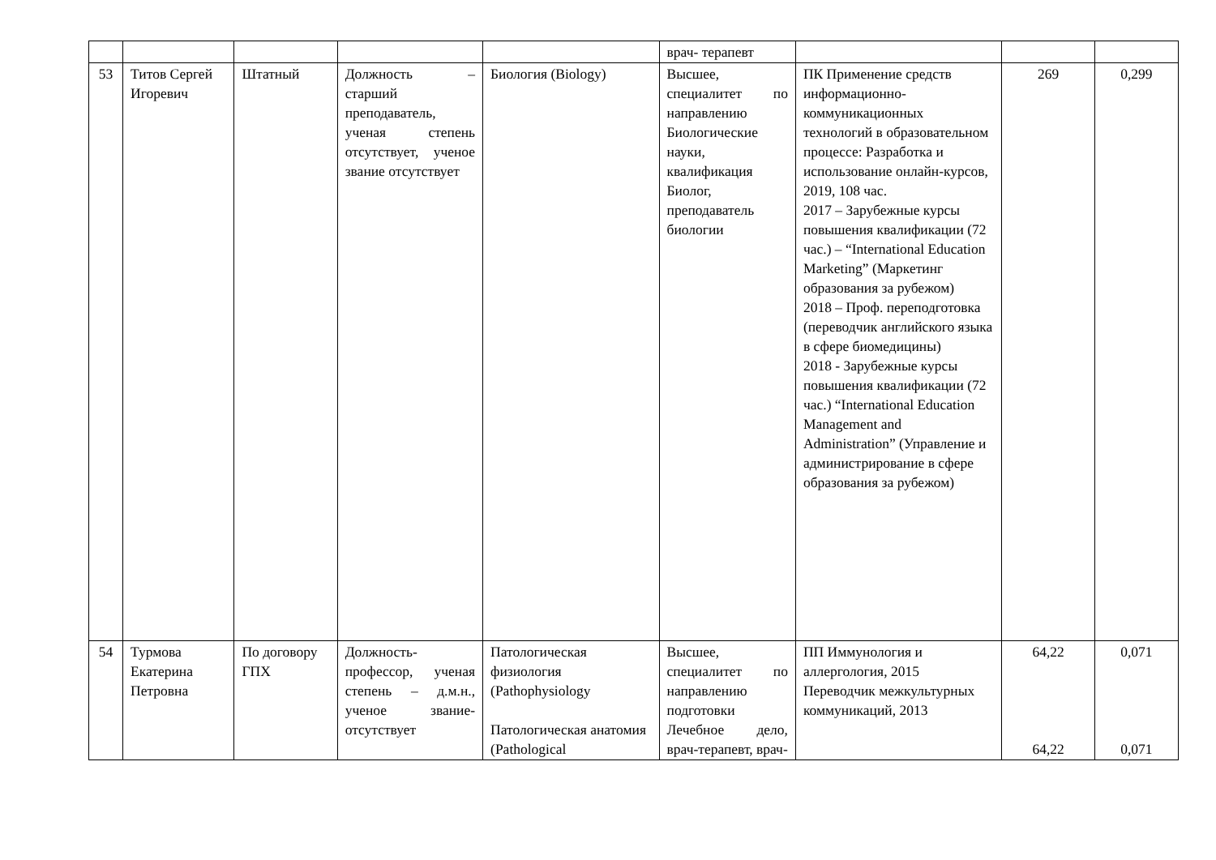| | | | | | врач- терапевт | | | |
| 53 | Титов Сергей Игоревич | Штатный | Должность – старший преподаватель, ученая степень отсутствует, ученое звание отсутствует | Биология (Biology) | Высшее, специалитет по направлению Биологические науки, квалификация Биолог, преподаватель биологии | ПК Применение средств информационно-коммуникационных технологий в образовательном процессе: Разработка и использование онлайн-курсов, 2019, 108 час. 2017 – Зарубежные курсы повышения квалификации (72 час.) – “International Education Marketing” (Маркетинг образования за рубежом) 2018 – Проф. переподготовка (переводчик английского языка в сфере биомедицины) 2018 - Зарубежные курсы повышения квалификации (72 час.) “International Education Management and Administration” (Управление и администрирование в сфере образования за рубежом) | 269 | 0,299 |
| 54 | Турмова Екатерина Петровна | По договору ГПХ | Должность-профессор, ученая степень – д.м.н., ученое звание-отсутствует | Патологическая физиология (Pathophysiology Патологическая анатомия (Pathological | Высшее, специалитет по направлению подготовки Лечебное дело, врач-терапевт, врач- | ПП Иммунология и аллергология, 2015 Переводчик межкультурных коммуникаций, 2013 | 64,22 64,22 | 0,071 0,071 |